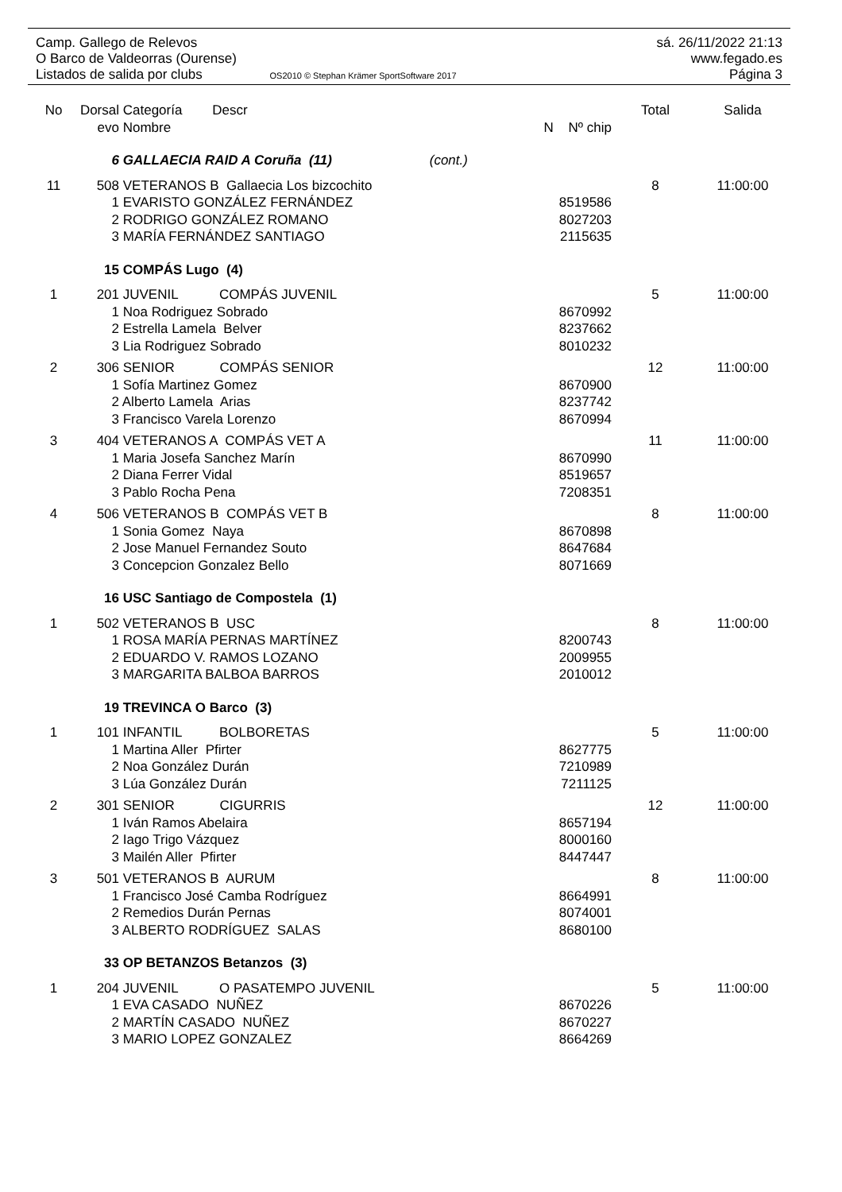Camp. Gallego de Relevos sá. 26/11/2022 21:13
O Barco de Valdeorras (Ourense) www.fegado.es
Listados de salida por clubs OS2010 © Stephan Krämer SportSoftware 2017 Página 3
| No | Dorsal | Categoría Descr | | Total | Salida |
| --- | --- | --- | --- | --- | --- |
| | evo | Nombre | N Nº chip | | |
| | 6 | GALLAECIA RAID A Coruña (11) (cont.) | | | |
| 11 | 508 | VETERANOS B Gallaecia Los bizcochito | | 8 | 11:00:00 |
| | 1 | EVARISTO GONZÁLEZ FERNÁNDEZ | 8519586 | | |
| | 2 | RODRIGO GONZÁLEZ ROMANO | 8027203 | | |
| | 3 | MARÍA FERNÁNDEZ SANTIAGO | 2115635 | | |
| | 15 | COMPÁS Lugo (4) | | | |
| 1 | 201 | JUVENIL COMPÁS JUVENIL | | 5 | 11:00:00 |
| | 1 | Noa Rodriguez Sobrado | 8670992 | | |
| | 2 | Estrella Lamela Belver | 8237662 | | |
| | 3 | Lia Rodriguez Sobrado | 8010232 | | |
| 2 | 306 | SENIOR COMPÁS SENIOR | | 12 | 11:00:00 |
| | 1 | Sofía Martinez Gomez | 8670900 | | |
| | 2 | Alberto Lamela Arias | 8237742 | | |
| | 3 | Francisco Varela Lorenzo | 8670994 | | |
| 3 | 404 | VETERANOS A COMPÁS VET A | | 11 | 11:00:00 |
| | 1 | Maria Josefa Sanchez Marín | 8670990 | | |
| | 2 | Diana Ferrer Vidal | 8519657 | | |
| | 3 | Pablo Rocha Pena | 7208351 | | |
| 4 | 506 | VETERANOS B COMPÁS VET B | | 8 | 11:00:00 |
| | 1 | Sonia Gomez Naya | 8670898 | | |
| | 2 | Jose Manuel Fernandez Souto | 8647684 | | |
| | 3 | Concepcion Gonzalez Bello | 8071669 | | |
| | 16 | USC Santiago de Compostela (1) | | | |
| 1 | 502 | VETERANOS B USC | | 8 | 11:00:00 |
| | 1 | ROSA MARÍA PERNAS MARTÍNEZ | 8200743 | | |
| | 2 | EDUARDO V. RAMOS LOZANO | 2009955 | | |
| | 3 | MARGARITA BALBOA BARROS | 2010012 | | |
| | 19 | TREVINCA O Barco (3) | | | |
| 1 | 101 | INFANTIL BOLBORETAS | | 5 | 11:00:00 |
| | 1 | Martina Aller Pfirter | 8627775 | | |
| | 2 | Noa González Durán | 7210989 | | |
| | 3 | Lúa González Durán | 7211125 | | |
| 2 | 301 | SENIOR CIGURRIS | | 12 | 11:00:00 |
| | 1 | Iván Ramos Abelaira | 8657194 | | |
| | 2 | Iago Trigo Vázquez | 8000160 | | |
| | 3 | Mailén Aller Pfirter | 8447447 | | |
| 3 | 501 | VETERANOS B AURUM | | 8 | 11:00:00 |
| | 1 | Francisco José Camba Rodríguez | 8664991 | | |
| | 2 | Remedios Durán Pernas | 8074001 | | |
| | 3 | ALBERTO RODRÍGUEZ SALAS | 8680100 | | |
| | 33 | OP BETANZOS Betanzos (3) | | | |
| 1 | 204 | JUVENIL O PASATEMPO JUVENIL | | 5 | 11:00:00 |
| | 1 | EVA CASADO NUÑEZ | 8670226 | | |
| | 2 | MARTÍN CASADO NUÑEZ | 8670227 | | |
| | 3 | MARIO LOPEZ GONZALEZ | 8664269 | | |